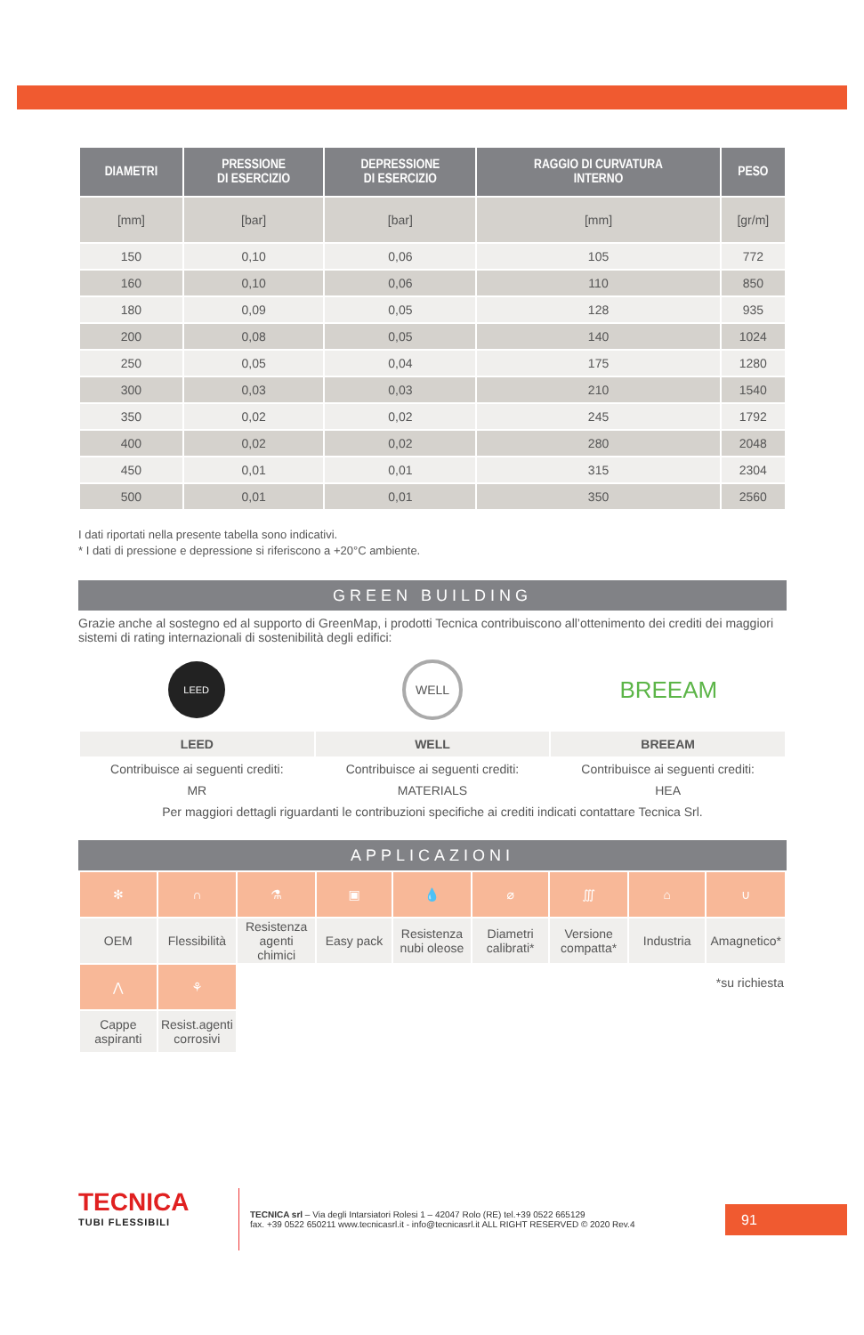| DIAMETRI | PRESSIONE DI ESERCIZIO | DEPRESSIONE DI ESERCIZIO | RAGGIO DI CURVATURA INTERNO | PESO |
| --- | --- | --- | --- | --- |
| [mm] | [bar] | [bar] | [mm] | [gr/m] |
| 150 | 0,10 | 0,06 | 105 | 772 |
| 160 | 0,10 | 0,06 | 110 | 850 |
| 180 | 0,09 | 0,05 | 128 | 935 |
| 200 | 0,08 | 0,05 | 140 | 1024 |
| 250 | 0,05 | 0,04 | 175 | 1280 |
| 300 | 0,03 | 0,03 | 210 | 1540 |
| 350 | 0,02 | 0,02 | 245 | 1792 |
| 400 | 0,02 | 0,02 | 280 | 2048 |
| 450 | 0,01 | 0,01 | 315 | 2304 |
| 500 | 0,01 | 0,01 | 350 | 2560 |
I dati riportati nella presente tabella sono indicativi.
* I dati di pressione e depressione si riferiscono a +20°C ambiente.
GREEN BUILDING
Grazie anche al sostegno ed al supporto di GreenMap, i prodotti Tecnica contribuiscono all’ottenimento dei crediti dei maggiori sistemi di rating internazionali di sostenibilità degli edifici:
LEED
WELL
BREEAM
| LEED | WELL | BREEAM |
| --- | --- | --- |
| Contribuisce ai seguenti crediti: | Contribuisce ai seguenti crediti: | Contribuisce ai seguenti crediti: |
| MR | MATERIALS | HEA |
| Per maggiori dettagli riguardanti le contribuzioni specifiche ai crediti indicati contattare Tecnica Srl. | | |
APPLICAZIONI
| ✻ | ∩ | ⚗ | ▣ | 💧 | ⌀ | ∭ | ⌂ | ∪ |
| OEM | Flessibilità | Resistenza agenti chimici | Easy pack | Resistenza nubi oleose | Diametri calibrati* | Versione compatta* | Industria | Amagnetico* |
| ⋀ | ⚘ | *su richiesta | | | | | | |
| Cappe aspiranti | Resist.agenti corrosivi | | | | | | | |
TECNICA
TUBI FLESSIBILI
TECNICA srl – Via degli Intarsiatori Rolesi 1 – 42047 Rolo (RE) tel.+39 0522 665129
fax. +39 0522 650211 www.tecnicasrl.it - info@tecnicasrl.it ALL RIGHT RESERVED © 2020 Rev.4
91